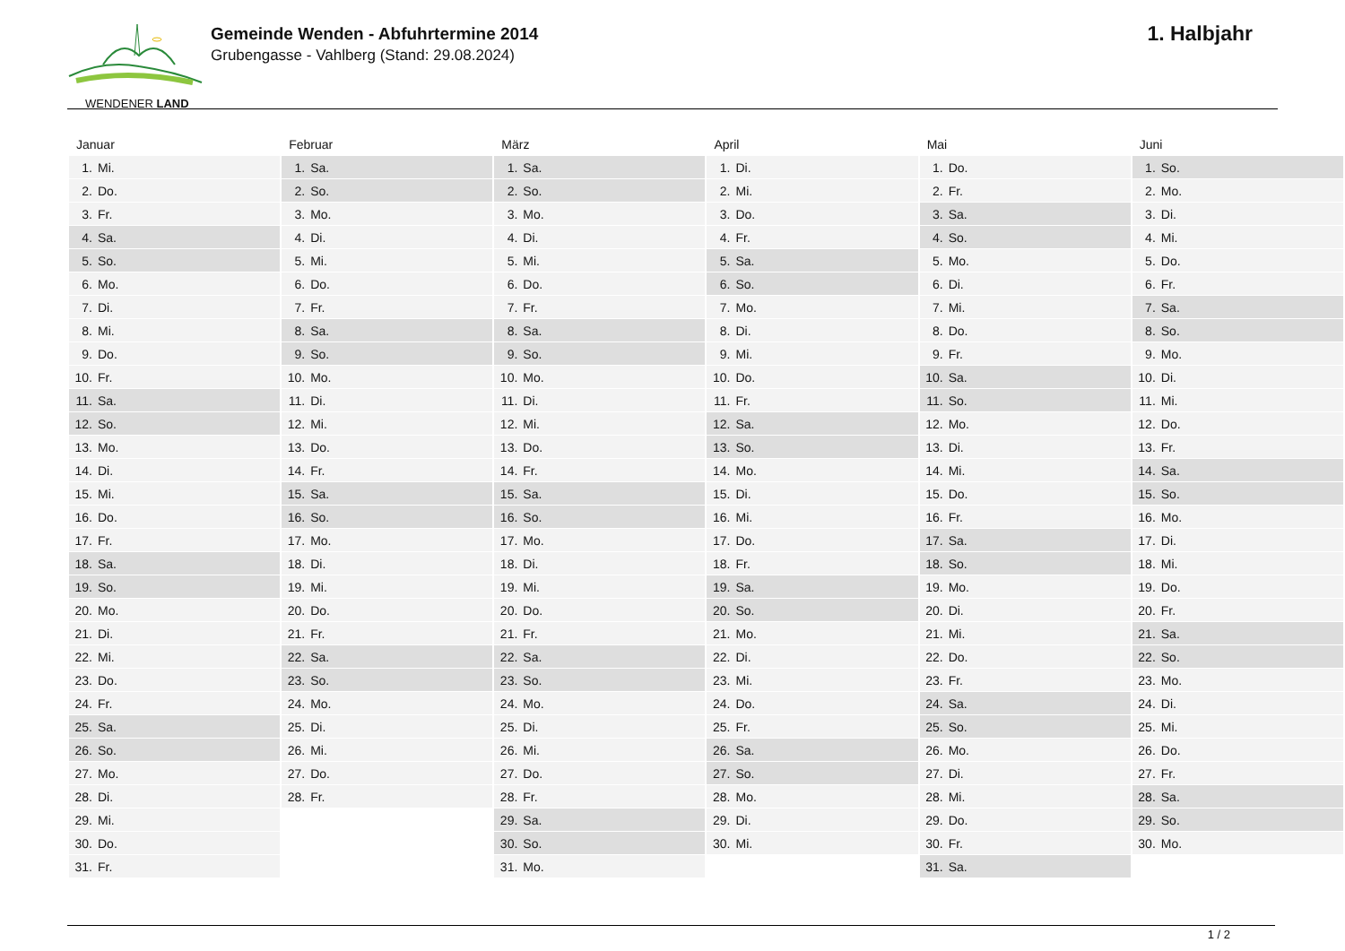WENDENER LAND
Gemeinde Wenden - Abfuhrtermine 2014
Grubengasse - Vahlberg (Stand: 29.08.2024)
1. Halbjahr
| Januar | Februar | März | April | Mai | Juni |
| --- | --- | --- | --- | --- | --- |
| 1. Mi. | 1. Sa. | 1. Sa. | 1. Di. | 1. Do. | 1. So. |
| 2. Do. | 2. So. | 2. So. | 2. Mi. | 2. Fr. | 2. Mo. |
| 3. Fr. | 3. Mo. | 3. Mo. | 3. Do. | 3. Sa. | 3. Di. |
| 4. Sa. | 4. Di. | 4. Di. | 4. Fr. | 4. So. | 4. Mi. |
| 5. So. | 5. Mi. | 5. Mi. | 5. Sa. | 5. Mo. | 5. Do. |
| 6. Mo. | 6. Do. | 6. Do. | 6. So. | 6. Di. | 6. Fr. |
| 7. Di. | 7. Fr. | 7. Fr. | 7. Mo. | 7. Mi. | 7. Sa. |
| 8. Mi. | 8. Sa. | 8. Sa. | 8. Di. | 8. Do. | 8. So. |
| 9. Do. | 9. So. | 9. So. | 9. Mi. | 9. Fr. | 9. Mo. |
| 10. Fr. | 10. Mo. | 10. Mo. | 10. Do. | 10. Sa. | 10. Di. |
| 11. Sa. | 11. Di. | 11. Di. | 11. Fr. | 11. So. | 11. Mi. |
| 12. So. | 12. Mi. | 12. Mi. | 12. Sa. | 12. Mo. | 12. Do. |
| 13. Mo. | 13. Do. | 13. Do. | 13. So. | 13. Di. | 13. Fr. |
| 14. Di. | 14. Fr. | 14. Fr. | 14. Mo. | 14. Mi. | 14. Sa. |
| 15. Mi. | 15. Sa. | 15. Sa. | 15. Di. | 15. Do. | 15. So. |
| 16. Do. | 16. So. | 16. So. | 16. Mi. | 16. Fr. | 16. Mo. |
| 17. Fr. | 17. Mo. | 17. Mo. | 17. Do. | 17. Sa. | 17. Di. |
| 18. Sa. | 18. Di. | 18. Di. | 18. Fr. | 18. So. | 18. Mi. |
| 19. So. | 19. Mi. | 19. Mi. | 19. Sa. | 19. Mo. | 19. Do. |
| 20. Mo. | 20. Do. | 20. Do. | 20. So. | 20. Di. | 20. Fr. |
| 21. Di. | 21. Fr. | 21. Fr. | 21. Mo. | 21. Mi. | 21. Sa. |
| 22. Mi. | 22. Sa. | 22. Sa. | 22. Di. | 22. Do. | 22. So. |
| 23. Do. | 23. So. | 23. So. | 23. Mi. | 23. Fr. | 23. Mo. |
| 24. Fr. | 24. Mo. | 24. Mo. | 24. Do. | 24. Sa. | 24. Di. |
| 25. Sa. | 25. Di. | 25. Di. | 25. Fr. | 25. So. | 25. Mi. |
| 26. So. | 26. Mi. | 26. Mi. | 26. Sa. | 26. Mo. | 26. Do. |
| 27. Mo. | 27. Do. | 27. Do. | 27. So. | 27. Di. | 27. Fr. |
| 28. Di. | 28. Fr. | 28. Fr. | 28. Mo. | 28. Mi. | 28. Sa. |
| 29. Mi. | | 29. Sa. | 29. Di. | 29. Do. | 29. So. |
| 30. Do. | | 30. So. | 30. Mi. | 30. Fr. | 30. Mo. |
| 31. Fr. | | 31. Mo. | | 31. Sa. | |
1 / 2